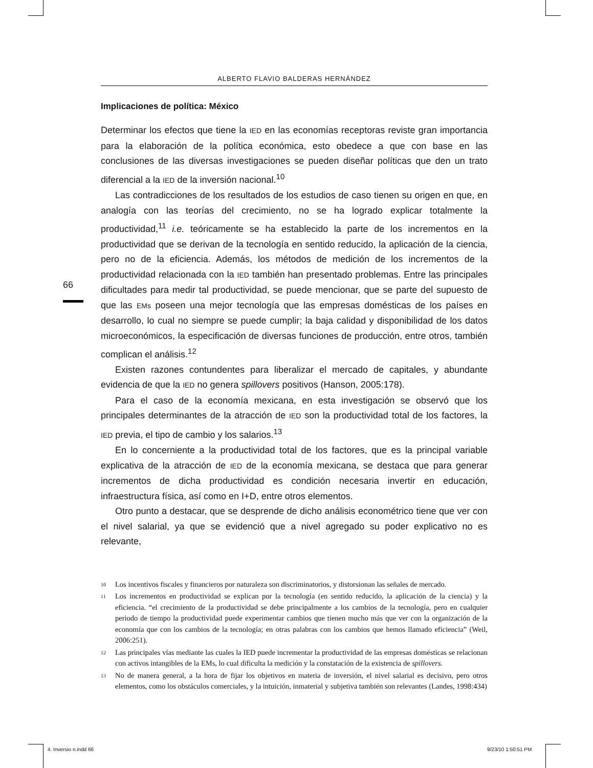66
ALBERTO FLAVIO BALDERAS HERNÁNDEZ
Implicaciones de política: México
Determinar los efectos que tiene la IED en las economías receptoras reviste gran importancia para la elaboración de la política económica, esto obedece a que con base en las conclusiones de las diversas investigaciones se pueden diseñar políticas que den un trato diferencial a la IED de la inversión nacional.<sup>10</sup>
Las contradicciones de los resultados de los estudios de caso tienen su origen en que, en analogía con las teorías del crecimiento, no se ha logrado explicar totalmente la productividad,<sup>11</sup> i.e. teóricamente se ha establecido la parte de los incrementos en la productividad que se derivan de la tecnología en sentido reducido, la aplicación de la ciencia, pero no de la eficiencia. Además, los métodos de medición de los incrementos de la productividad relacionada con la IED también han presentado problemas. Entre las principales dificultades para medir tal productividad, se puede mencionar, que se parte del supuesto de que las EMs poseen una mejor tecnología que las empresas domésticas de los países en desarrollo, lo cual no siempre se puede cumplir; la baja calidad y disponibilidad de los datos microeconómicos, la especificación de diversas funciones de producción, entre otros, también complican el análisis.<sup>12</sup>
Existen razones contundentes para liberalizar el mercado de capitales, y abundante evidencia de que la IED no genera spillovers positivos (Hanson, 2005:178).
Para el caso de la economía mexicana, en esta investigación se observó que los principales determinantes de la atracción de IED son la productividad total de los factores, la IED previa, el tipo de cambio y los salarios.<sup>13</sup>
En lo concerniente a la productividad total de los factores, que es la principal variable explicativa de la atracción de IED de la economía mexicana, se destaca que para generar incrementos de dicha productividad es condición necesaria invertir en educación, infraestructura física, así como en I+D, entre otros elementos.
Otro punto a destacar, que se desprende de dicho análisis econométrico tiene que ver con el nivel salarial, ya que se evidenció que a nivel agregado su poder explicativo no es relevante,
10 Los incentivos fiscales y financieros por naturaleza son discriminatorios, y distorsionan las señales de mercado.
11 Los incrementos en productividad se explican por la tecnología (en sentido reducido, la aplicación de la ciencia) y la eficiencia. “el crecimiento de la productividad se debe principalmente a los cambios de la tecnología, pero en cualquier periodo de tiempo la productividad puede experimentar cambios que tienen mucho más que ver con la organización de la economía que con los cambios de la tecnología; en otras palabras con los cambios que hemos llamado eficiencia” (Weil, 2006:251).
12 Las principales vías mediante las cuales la IED puede incrementar la productividad de las empresas domésticas se relacionan con activos intangibles de la EMs, lo cual dificulta la medición y la constatación de la existencia de spillovers.
13 No de manera general, a la hora de fijar los objetivos en materia de inversión, el nivel salarial es decisivo, pero otros elementos, como los obstáculos comerciales, y la intuición, inmaterial y subjetiva también son relevantes (Landes, 1998:434)
4. Inversio n.indd 66 9/23/10 1:50:51 PM